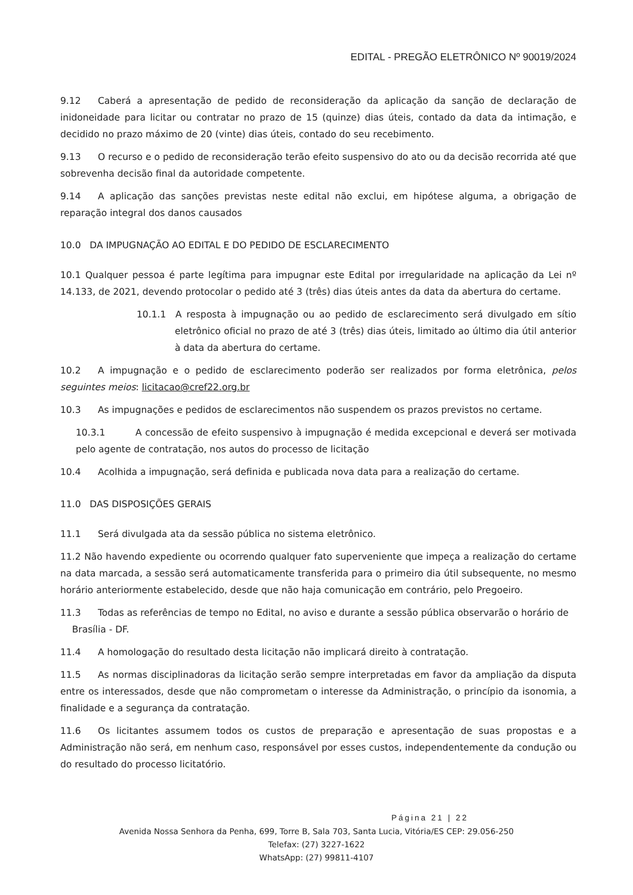EDITAL - PREGÃO ELETRÔNICO Nº 90019/2024
9.12 Caberá a apresentação de pedido de reconsideração da aplicação da sanção de declaração de inidoneidade para licitar ou contratar no prazo de 15 (quinze) dias úteis, contado da data da intimação, e decidido no prazo máximo de 20 (vinte) dias úteis, contado do seu recebimento.
9.13 O recurso e o pedido de reconsideração terão efeito suspensivo do ato ou da decisão recorrida até que sobrevenha decisão final da autoridade competente.
9.14 A aplicação das sanções previstas neste edital não exclui, em hipótese alguma, a obrigação de reparação integral dos danos causados
10.0 DA IMPUGNAÇÃO AO EDITAL E DO PEDIDO DE ESCLARECIMENTO
10.1 Qualquer pessoa é parte legítima para impugnar este Edital por irregularidade na aplicação da Lei nº 14.133, de 2021, devendo protocolar o pedido até 3 (três) dias úteis antes da data da abertura do certame.
10.1.1 A resposta à impugnação ou ao pedido de esclarecimento será divulgado em sítio eletrônico oficial no prazo de até 3 (três) dias úteis, limitado ao último dia útil anterior à data da abertura do certame.
10.2 A impugnação e o pedido de esclarecimento poderão ser realizados por forma eletrônica, pelos seguintes meios: licitacao@cref22.org.br
10.3 As impugnações e pedidos de esclarecimentos não suspendem os prazos previstos no certame.
10.3.1 A concessão de efeito suspensivo à impugnação é medida excepcional e deverá ser motivada pelo agente de contratação, nos autos do processo de licitação
10.4 Acolhida a impugnação, será definida e publicada nova data para a realização do certame.
11.0 DAS DISPOSIÇÕES GERAIS
11.1 Será divulgada ata da sessão pública no sistema eletrônico.
11.2 Não havendo expediente ou ocorrendo qualquer fato superveniente que impeça a realização do certame na data marcada, a sessão será automaticamente transferida para o primeiro dia útil subsequente, no mesmo horário anteriormente estabelecido, desde que não haja comunicação em contrário, pelo Pregoeiro.
11.3 Todas as referências de tempo no Edital, no aviso e durante a sessão pública observarão o horário de
Brasília - DF.
11.4 A homologação do resultado desta licitação não implicará direito à contratação.
11.5 As normas disciplinadoras da licitação serão sempre interpretadas em favor da ampliação da disputa entre os interessados, desde que não comprometam o interesse da Administração, o princípio da isonomia, a finalidade e a segurança da contratação.
11.6 Os licitantes assumem todos os custos de preparação e apresentação de suas propostas e a Administração não será, em nenhum caso, responsável por esses custos, independentemente da condução ou do resultado do processo licitatório.
Página 21 | 22
Avenida Nossa Senhora da Penha, 699, Torre B, Sala 703, Santa Lucia, Vitória/ES CEP: 29.056-250
Telefax: (27) 3227-1622
WhatsApp: (27) 99811-4107